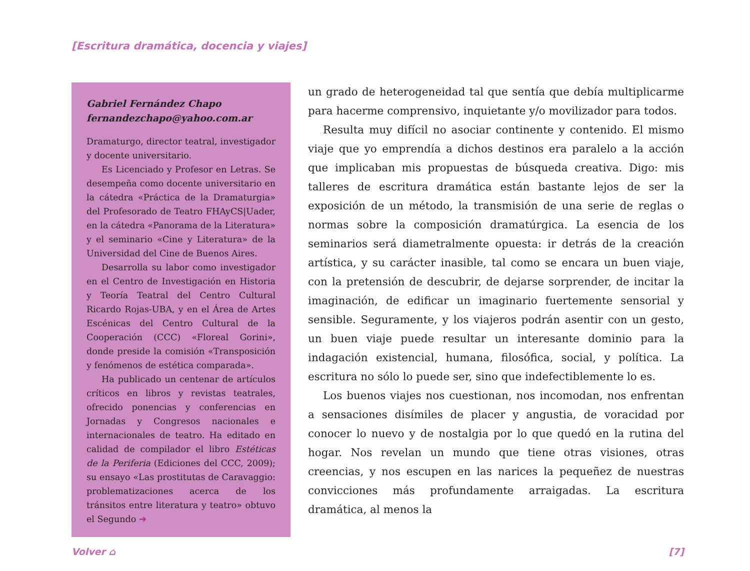[Escritura dramática, docencia y viajes]
Gabriel Fernández Chapo
fernandezchapo@yahoo.com.ar
Dramaturgo, director teatral, investigador y docente universitario.
Es Licenciado y Profesor en Letras. Se desempeña como docente universitario en la cátedra «Práctica de la Dramaturgia» del Profesorado de Teatro FHAyCS|Uader, en la cátedra «Panorama de la Literatura» y el seminario «Cine y Literatura» de la Universidad del Cine de Buenos Aires.
Desarrolla su labor como investigador en el Centro de Investigación en Historia y Teoría Teatral del Centro Cultural Ricardo Rojas-UBA, y en el Área de Artes Escénicas del Centro Cultural de la Cooperación (CCC) «Floreal Gorini», donde preside la comisión «Transposición y fenómenos de estética comparada».
Ha publicado un centenar de artículos críticos en libros y revistas teatrales, ofrecido ponencias y conferencias en Jornadas y Congresos nacionales e internacionales de teatro. Ha editado en calidad de compilador el libro Estéticas de la Periferia (Ediciones del CCC, 2009); su ensayo «Las prostitutas de Caravaggio: problematizaciones acerca de los tránsitos entre literatura y teatro» obtuvo el Segundo ➔
un grado de heterogeneidad tal que sentía que debía multiplicarme para hacerme comprensivo, inquietante y/o movilizador para todos.
Resulta muy difícil no asociar continente y contenido. El mismo viaje que yo emprendía a dichos destinos era paralelo a la acción que implicaban mis propuestas de búsqueda creativa. Digo: mis talleres de escritura dramática están bastante lejos de ser la exposición de un método, la transmisión de una serie de reglas o normas sobre la composición dramatúrgica. La esencia de los seminarios será diametralmente opuesta: ir detrás de la creación artística, y su carácter inasible, tal como se encara un buen viaje, con la pretensión de descubrir, de dejarse sorprender, de incitar la imaginación, de edificar un imaginario fuertemente sensorial y sensible. Seguramente, y los viajeros podrán asentir con un gesto, un buen viaje puede resultar un interesante dominio para la indagación existencial, humana, filosófica, social, y política. La escritura no sólo lo puede ser, sino que indefectiblemente lo es.
Los buenos viajes nos cuestionan, nos incomodan, nos enfrentan a sensaciones disímiles de placer y angustia, de voracidad por conocer lo nuevo y de nostalgia por lo que quedó en la rutina del hogar. Nos revelan un mundo que tiene otras visiones, otras creencias, y nos escupen en las narices la pequeñez de nuestras convicciones más profundamente arraigadas. La escritura dramática, al menos la
Volver ⌂ [7]